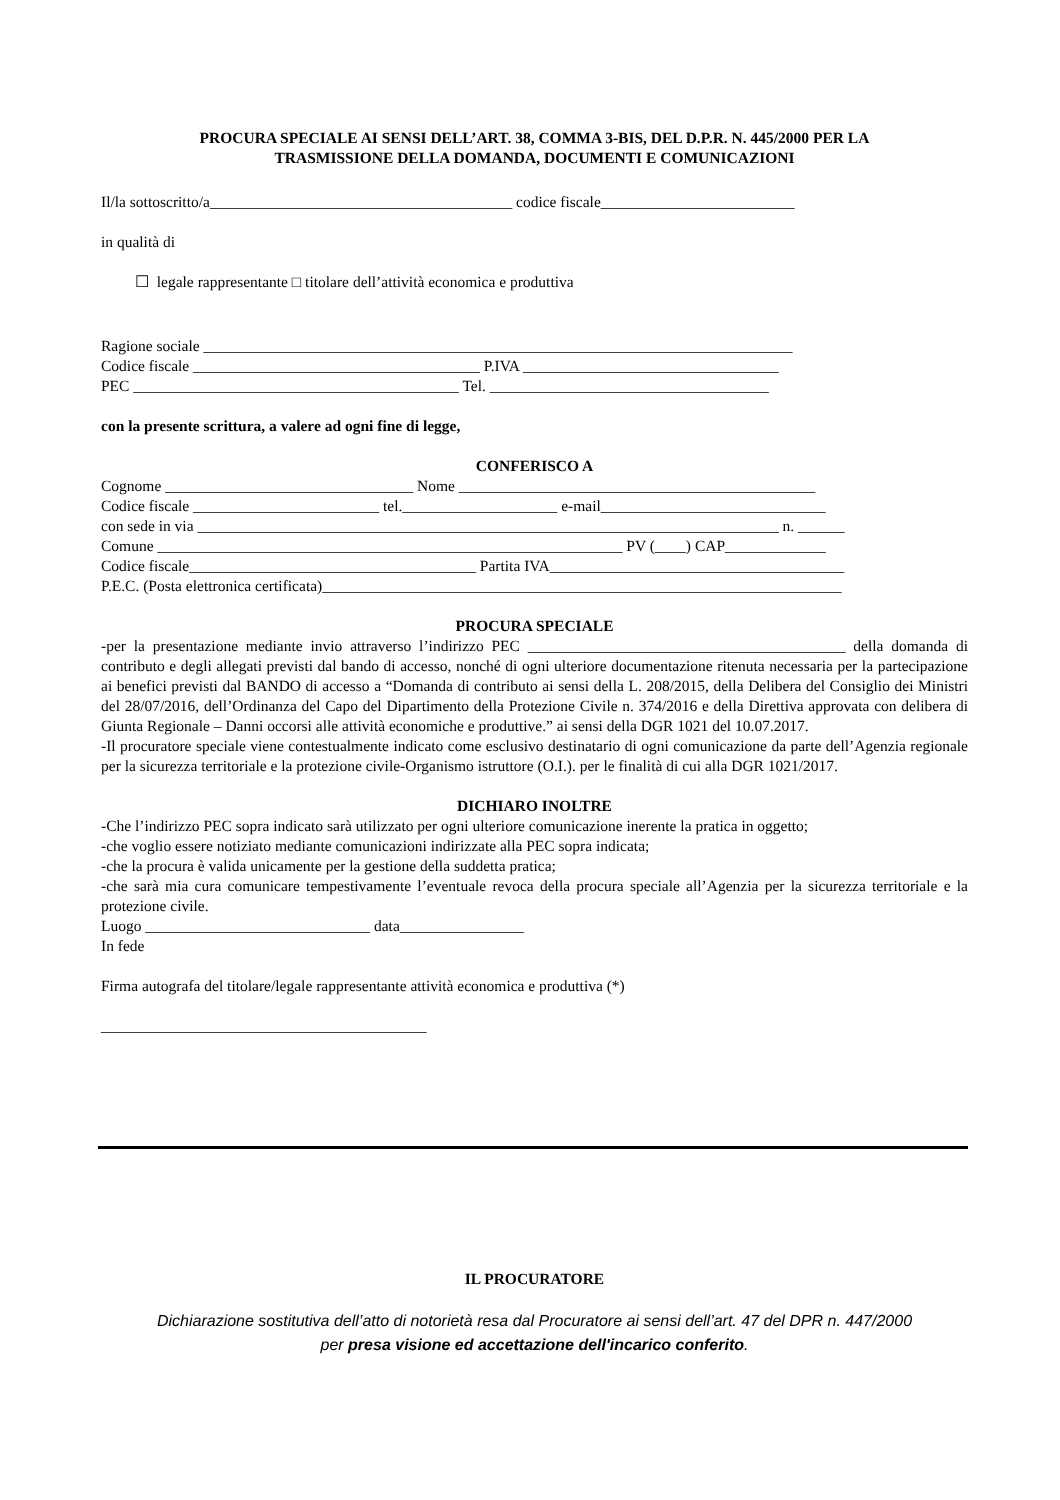PROCURA SPECIALE AI SENSI DELL’ART. 38, COMMA 3-BIS, DEL D.P.R. N. 445/2000 PER LA
TRASMISSIONE DELLA DOMANDA, DOCUMENTI E COMUNICAZIONI
Il/la sottoscritto/a_______________________________________ codice fiscale_________________________
in qualità di
☐ legale rappresentante □ titolare dell’attività economica e produttiva
Ragione sociale ____________________________________________________________________________
Codice fiscale _____________________________________ P.IVA _________________________________
PEC __________________________________________ Tel. ____________________________________
con la presente scrittura, a valere ad ogni fine di legge,
CONFERISCO A
Cognome ________________________________ Nome ______________________________________________
Codice fiscale ________________________ tel.____________________ e-mail_____________________________
con sede in via ___________________________________________________________________________ n. ______
Comune ____________________________________________________________ PV (____) CAP_____________
Codice fiscale_____________________________________ Partita IVA______________________________________
P.E.C. (Posta elettronica certificata)___________________________________________________________________
PROCURA SPECIALE
-per la presentazione mediante invio attraverso l’indirizzo PEC _________________________________________ della domanda di contributo e degli allegati previsti dal bando di accesso, nonché di ogni ulteriore documentazione ritenuta necessaria per la partecipazione ai benefici previsti dal BANDO di accesso a “Domanda di contributo ai sensi della L. 208/2015, della Delibera del Consiglio dei Ministri del 28/07/2016, dell’Ordinanza del Capo del Dipartimento della Protezione Civile n. 374/2016 e della Direttiva approvata con delibera di Giunta Regionale – Danni occorsi alle attività economiche e produttive.” ai sensi della DGR 1021 del 10.07.2017.
-Il procuratore speciale viene contestualmente indicato come esclusivo destinatario di ogni comunicazione da parte dell’Agenzia regionale per la sicurezza territoriale e la protezione civile-Organismo istruttore (O.I.). per le finalità di cui alla DGR 1021/2017.
DICHIARO INOLTRE
-Che l’indirizzo PEC sopra indicato sarà utilizzato per ogni ulteriore comunicazione inerente la pratica in oggetto;
-che voglio essere notiziato mediante comunicazioni indirizzate alla PEC sopra indicata;
-che la procura è valida unicamente per la gestione della suddetta pratica;
-che sarà mia cura comunicare tempestivamente l’eventuale revoca della procura speciale all’Agenzia per la sicurezza territoriale e la protezione civile.
Luogo _____________________________ data________________
In fede
Firma autografa del titolare/legale rappresentante attività economica e produttiva (*)
__________________________________________
IL PROCURATORE
Dichiarazione sostitutiva dell’atto di notorietà resa dal Procuratore ai sensi dell’art. 47 del DPR n. 447/2000
per presa visione ed accettazione dell'incarico conferito.